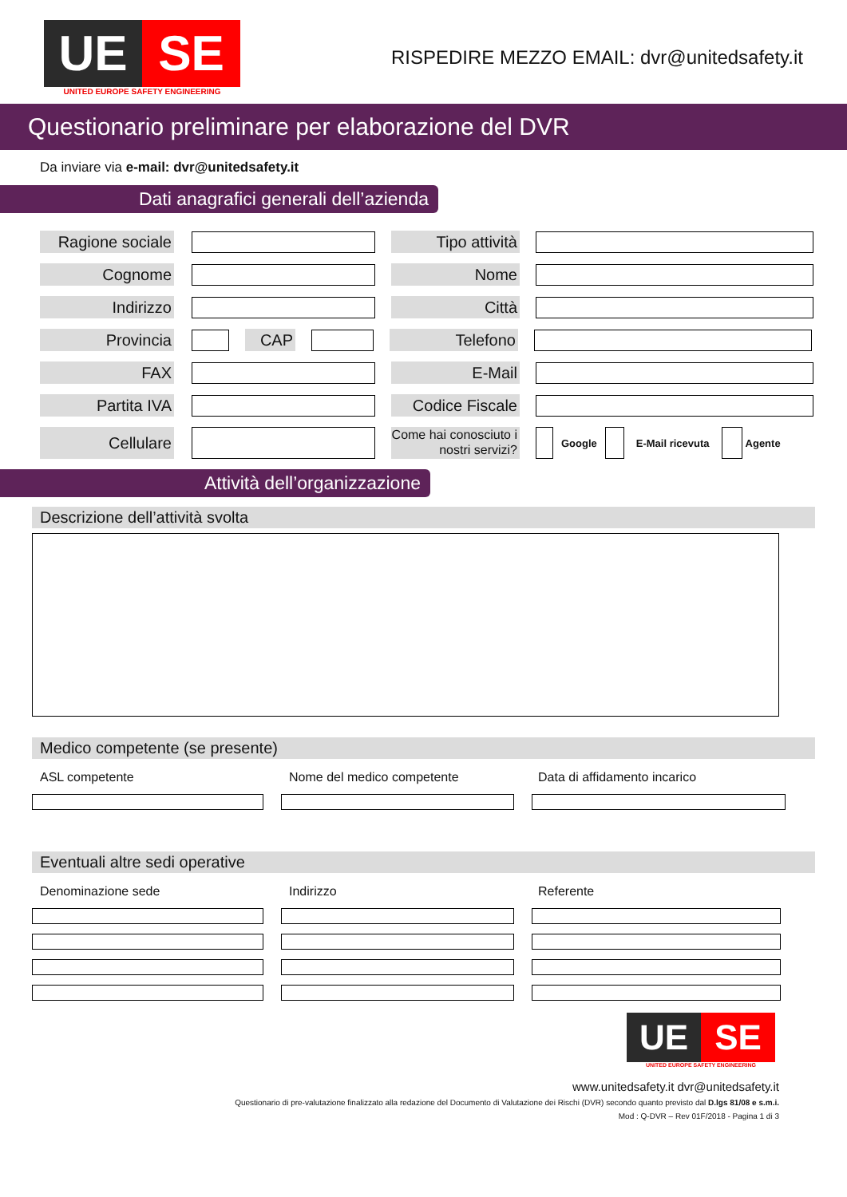UE SE
UNITED EUROPE SAFETY ENGINEERING
RISPEDIRE MEZZO EMAIL: dvr@unitedsafety.it
Questionario preliminare per elaborazione del DVR
Da inviare via e-mail: dvr@unitedsafety.it
Dati anagrafici generali dell’azienda
Ragione sociale
Tipo attività
Cognome Nome
Indirizzo Città
Provincia CAP Telefono
FAX E-Mail
Partita IVA
Codice Fiscale
Cellulare
Come hai conosciuto i nostri servizi?
Google E-Mail ricevuta Agente
Attività dell’organizzazione
Descrizione dell’attività svolta
Medico competente (se presente)
ASL competente Nome del medico competente Data di affidamento incarico
Eventuali altre sedi operative
Denominazione sede Indirizzo Referente
UE SE
UNITED EUROPE SAFETY ENGINEERING
www.unitedsafety.it dvr@unitedsafety.it
Questionario di pre-valutazione finalizzato alla redazione del Documento di Valutazione dei Rischi (DVR) secondo quanto previsto dal D.lgs 81/08 e s.m.i.
Mod : Q-DVR – Rev 01F/2018 - Pagina 1 di 3